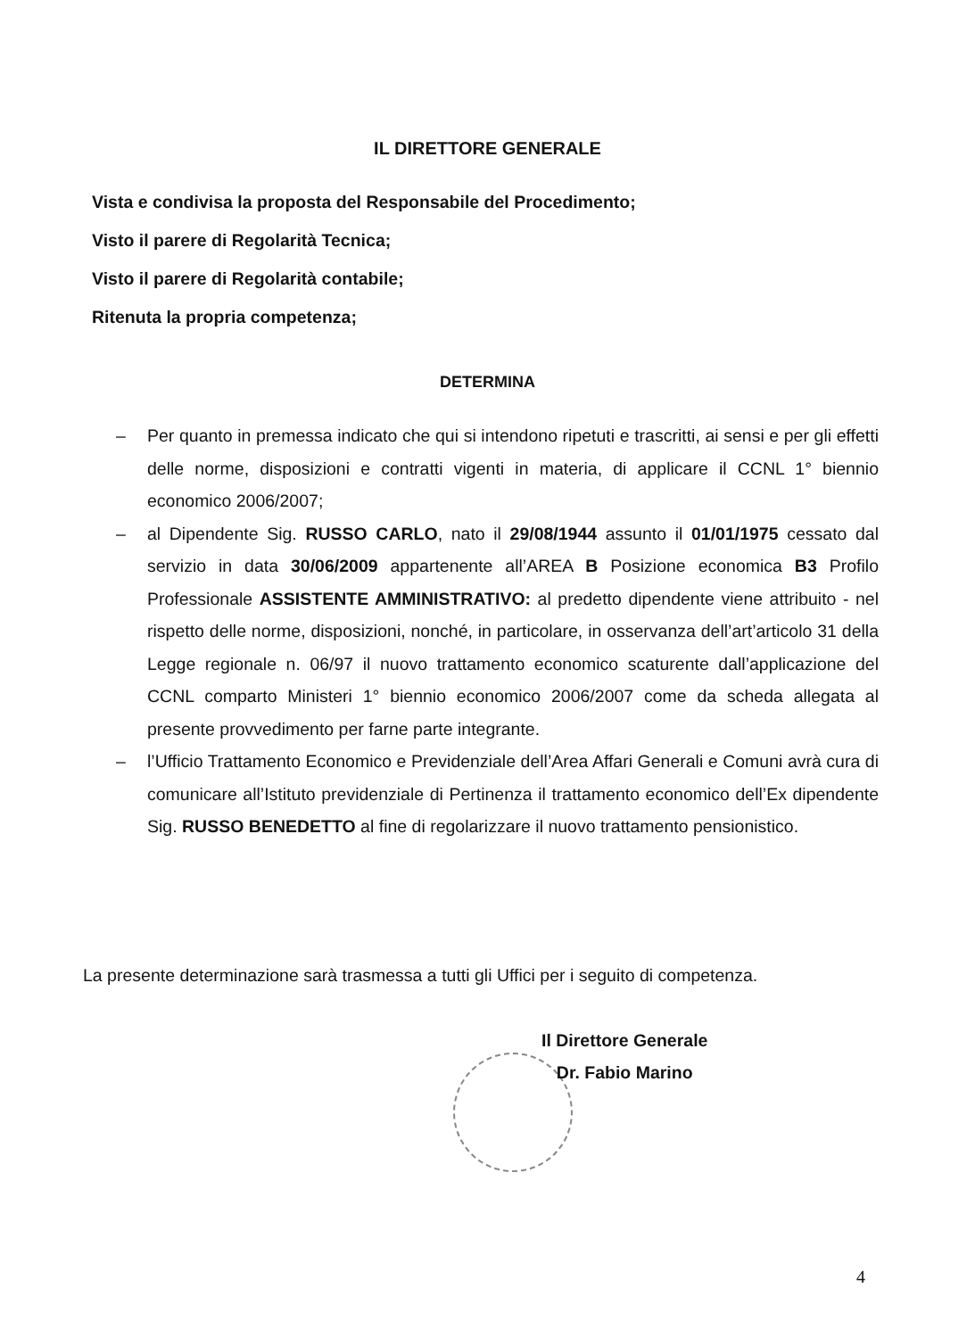IL DIRETTORE GENERALE
Vista e condivisa la proposta del Responsabile del Procedimento;
Visto il parere di Regolarità Tecnica;
Visto il parere di Regolarità contabile;
Ritenuta la propria competenza;
DETERMINA
– Per quanto in premessa indicato che qui si intendono ripetuti e trascritti, ai sensi e per gli effetti delle norme, disposizioni e contratti vigenti in materia, di applicare il CCNL 1° biennio economico 2006/2007;
– al Dipendente Sig. RUSSO CARLO, nato il 29/08/1944 assunto il 01/01/1975 cessato dal servizio in data 30/06/2009 appartenente all’AREA B Posizione economica B3 Profilo Professionale ASSISTENTE AMMINISTRATIVO: al predetto dipendente viene attribuito - nel rispetto delle norme, disposizioni, nonché, in particolare, in osservanza dell’art’articolo 31 della Legge regionale n. 06/97 il nuovo trattamento economico scaturente dall’applicazione del CCNL comparto Ministeri 1° biennio economico 2006/2007 come da scheda allegata al presente provvedimento per farne parte integrante.
– l’Ufficio Trattamento Economico e Previdenziale dell’Area Affari Generali e Comuni avrà cura di comunicare all’Istituto previdenziale di Pertinenza il trattamento economico dell’Ex dipendente Sig. RUSSO BENEDETTO al fine di regolarizzare il nuovo trattamento pensionistico.
La presente determinazione sarà trasmessa a tutti gli Uffici per i seguito di competenza.
Il Direttore Generale
Dr. Fabio Marino
4